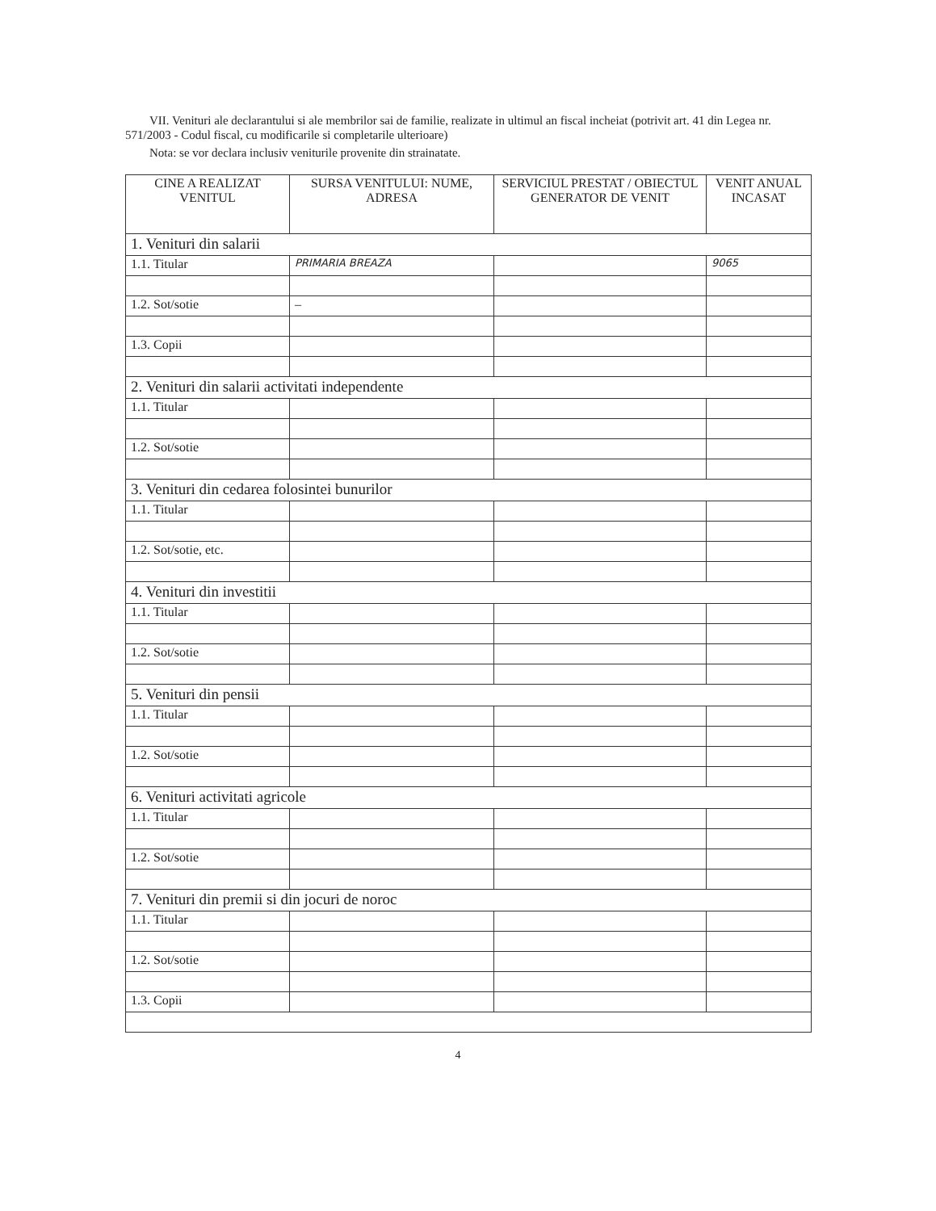VII. Venituri ale declarantului si ale membrilor sai de familie, realizate in ultimul an fiscal incheiat (potrivit art. 41 din Legea nr. 571/2003 - Codul fiscal, cu modificarile si completarile ulterioare)
Nota: se vor declara inclusiv veniturile provenite din strainatate.
| CINE A REALIZAT VENITUL | SURSA VENITULUI: NUME, ADRESA | SERVICIUL PRESTAT / OBIECTUL GENERATOR DE VENIT | VENIT ANUAL INCASAT |
| --- | --- | --- | --- |
| 1. Venituri din salarii | | | |
| 1.1. Titular | PRIMARIA BREAZA | | 9065 |
| 1.2. Sot/sotie | – | | |
| 1.3. Copii | | | |
| 2. Venituri din salarii activitati independente | | | |
| 1.1. Titular | | | |
| 1.2. Sot/sotie | | | |
| 3. Venituri din cedarea folosintei bunurilor | | | |
| 1.1. Titular | | | |
| 1.2. Sot/sotie, etc. | | | |
| 4. Venituri din investitii | | | |
| 1.1. Titular | | | |
| 1.2. Sot/sotie | | | |
| 5. Venituri din pensii | | | |
| 1.1. Titular | | | |
| 1.2. Sot/sotie | | | |
| 6. Venituri activitati agricole | | | |
| 1.1. Titular | | | |
| 1.2. Sot/sotie | | | |
| 7. Venituri din premii si din jocuri de noroc | | | |
| 1.1. Titular | | | |
| 1.2. Sot/sotie | | | |
| 1.3. Copii | | | |
4